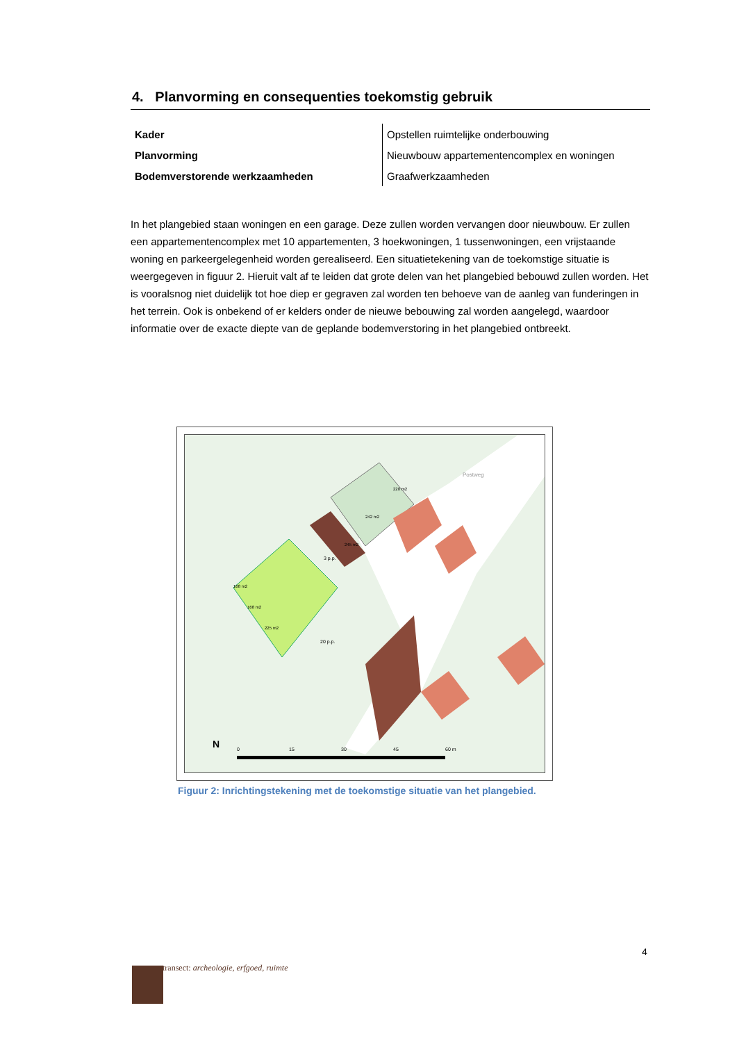4. Planvorming en consequenties toekomstig gebruik
| Kader | Opstellen ruimtelijke onderbouwing |
| Planvorming | Nieuwbouw appartementencomplex en woningen |
| Bodemverstorende werkzaamheden | Graafwerkzaamheden |
In het plangebied staan woningen en een garage. Deze zullen worden vervangen door nieuwbouw. Er zullen een appartementencomplex met 10 appartementen, 3 hoekwoningen, 1 tussenwoningen, een vrijstaande woning en parkeergelegenheid worden gerealiseerd. Een situatietekening van de toekomstige situatie is weergegeven in figuur 2. Hieruit valt af te leiden dat grote delen van het plangebied bebouwd zullen worden. Het is vooralsnog niet duidelijk tot hoe diep er gegraven zal worden ten behoeve van de aanleg van funderingen in het terrein. Ook is onbekend of er kelders onder de nieuwe bebouwing zal worden aangelegd, waardoor informatie over de exacte diepte van de geplande bodemverstoring in het plangebied ontbreekt.
N
0
15
30
45
60 m
20 p.p.
3 p.p.
220 m2
242 m2
245 m2
168 m2
168 m2
225 m2
Postweg
Figuur 2: Inrichtingstekening met de toekomstige situatie van het plangebied.
4
transect: archeologie, erfgoed, ruimte